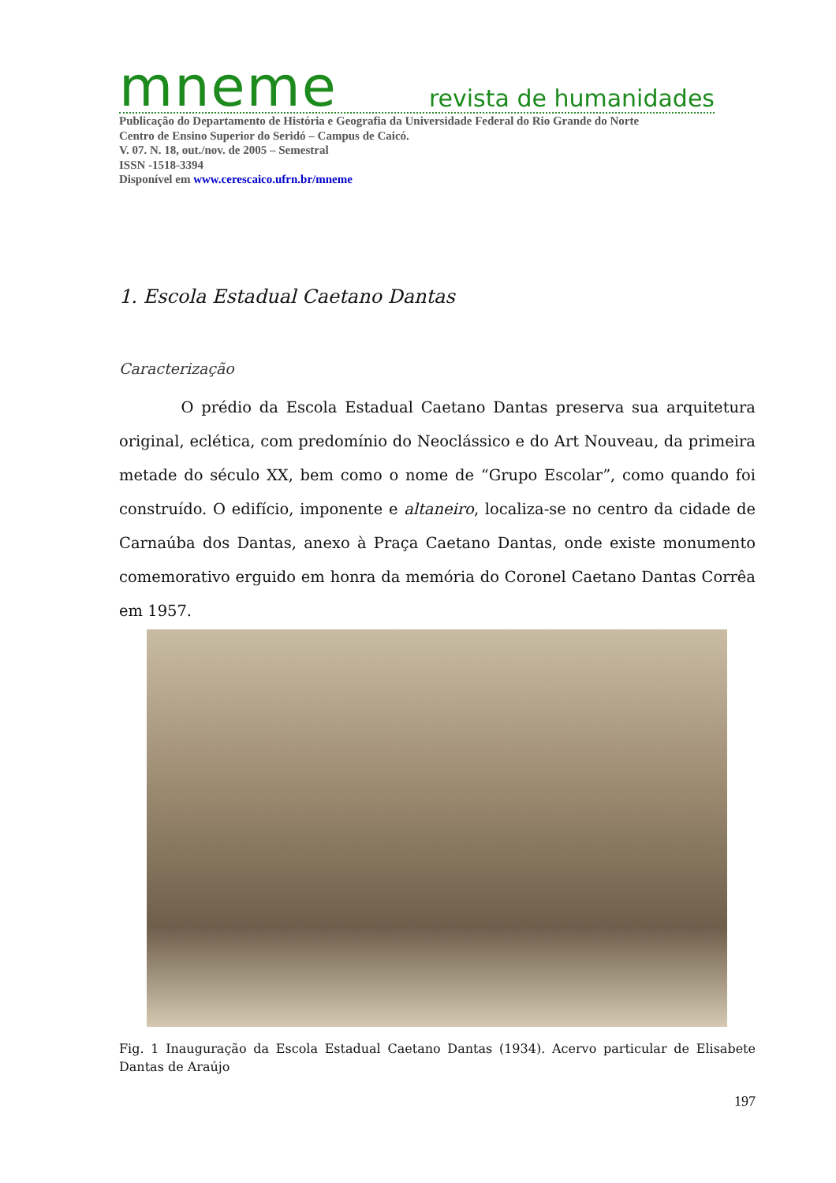mneme revista de humanidades
Publicação do Departamento de História e Geografia da Universidade Federal do Rio Grande do Norte
Centro de Ensino Superior do Seridó – Campus de Caicó.
V. 07. N. 18, out./nov. de 2005 – Semestral
ISSN -1518-3394
Disponível em www.cerescaico.ufrn.br/mneme
1. Escola Estadual Caetano Dantas
Caracterização
O prédio da Escola Estadual Caetano Dantas preserva sua arquitetura original, eclética, com predomínio do Neoclássico e do Art Nouveau, da primeira metade do século XX, bem como o nome de “Grupo Escolar”, como quando foi construído. O edifício, imponente e altaneiro, localiza-se no centro da cidade de Carnaúba dos Dantas, anexo à Praça Caetano Dantas, onde existe monumento comemorativo erguido em honra da memória do Coronel Caetano Dantas Corrêa em 1957.
Fig. 1 Inauguração da Escola Estadual Caetano Dantas (1934). Acervo particular de Elisabete Dantas de Araújo
197